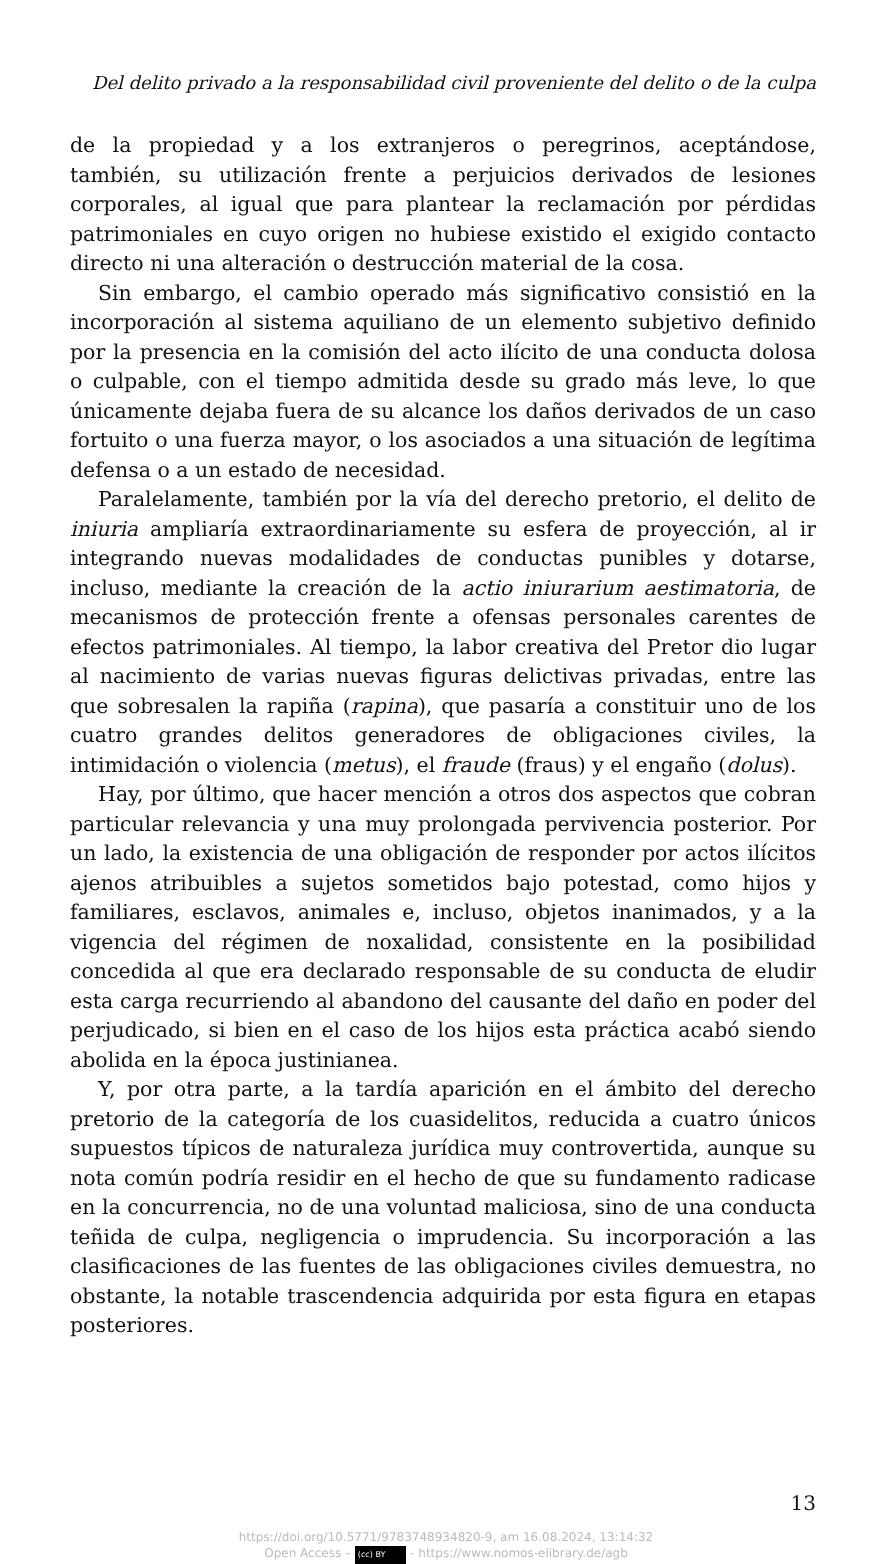Del delito privado a la responsabilidad civil proveniente del delito o de la culpa
de la propiedad y a los extranjeros o peregrinos, aceptándose, también, su utilización frente a perjuicios derivados de lesiones corporales, al igual que para plantear la reclamación por pérdidas patrimoniales en cuyo origen no hubiese existido el exigido contacto directo ni una alteración o destrucción material de la cosa.
Sin embargo, el cambio operado más significativo consistió en la incorporación al sistema aquiliano de un elemento subjetivo definido por la presencia en la comisión del acto ilícito de una conducta dolosa o culpable, con el tiempo admitida desde su grado más leve, lo que únicamente dejaba fuera de su alcance los daños derivados de un caso fortuito o una fuerza mayor, o los asociados a una situación de legítima defensa o a un estado de necesidad.
Paralelamente, también por la vía del derecho pretorio, el delito de iniuria ampliaría extraordinariamente su esfera de proyección, al ir integrando nuevas modalidades de conductas punibles y dotarse, incluso, mediante la creación de la actio iniurarium aestimatoria, de mecanismos de protección frente a ofensas personales carentes de efectos patrimoniales. Al tiempo, la labor creativa del Pretor dio lugar al nacimiento de varias nuevas figuras delictivas privadas, entre las que sobresalen la rapiña (rapina), que pasaría a constituir uno de los cuatro grandes delitos generadores de obligaciones civiles, la intimidación o violencia (metus), el fraude (fraus) y el engaño (dolus).
Hay, por último, que hacer mención a otros dos aspectos que cobran particular relevancia y una muy prolongada pervivencia posterior. Por un lado, la existencia de una obligación de responder por actos ilícitos ajenos atribuibles a sujetos sometidos bajo potestad, como hijos y familiares, esclavos, animales e, incluso, objetos inanimados, y a la vigencia del régimen de noxalidad, consistente en la posibilidad concedida al que era declarado responsable de su conducta de eludir esta carga recurriendo al abandono del causante del daño en poder del perjudicado, si bien en el caso de los hijos esta práctica acabó siendo abolida en la época justinianea.
Y, por otra parte, a la tardía aparición en el ámbito del derecho pretorio de la categoría de los cuasidelitos, reducida a cuatro únicos supuestos típicos de naturaleza jurídica muy controvertida, aunque su nota común podría residir en el hecho de que su fundamento radicase en la concurrencia, no de una voluntad maliciosa, sino de una conducta teñida de culpa, negligencia o imprudencia. Su incorporación a las clasificaciones de las fuentes de las obligaciones civiles demuestra, no obstante, la notable trascendencia adquirida por esta figura en etapas posteriores.
13
https://doi.org/10.5771/9783748934820-9, am 16.08.2024, 13:14:32
Open Access – (cc) BY - https://www.nomos-elibrary.de/agb